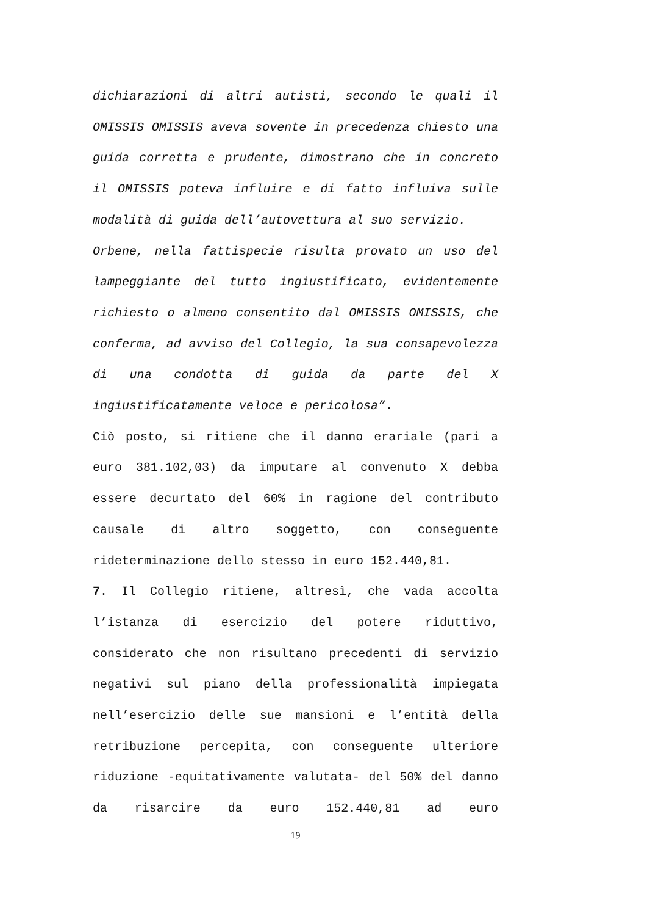dichiarazioni di altri autisti, secondo le quali il OMISSIS OMISSIS aveva sovente in precedenza chiesto una guida corretta e prudente, dimostrano che in concreto il OMISSIS poteva influire e di fatto influiva sulle modalità di guida dell’autovettura al suo servizio.
Orbene, nella fattispecie risulta provato un uso del lampeggiante del tutto ingiustificato, evidentemente richiesto o almeno consentito dal OMISSIS OMISSIS, che conferma, ad avviso del Collegio, la sua consapevolezza di una condotta di guida da parte del X ingiustificatamente veloce e pericolosa”.
Ciò posto, si ritiene che il danno erariale (pari a euro 381.102,03) da imputare al convenuto X debba essere decurtato del 60% in ragione del contributo causale di altro soggetto, con conseguente rideterminazione dello stesso in euro 152.440,81.
7. Il Collegio ritiene, altresì, che vada accolta l’istanza di esercizio del potere riduttivo, considerato che non risultano precedenti di servizio negativi sul piano della professionalità impiegata nell’esercizio delle sue mansioni e l’entità della retribuzione percepita, con conseguente ulteriore riduzione -equitativamente valutata- del 50% del danno da risarcire da euro 152.440,81 ad euro
19